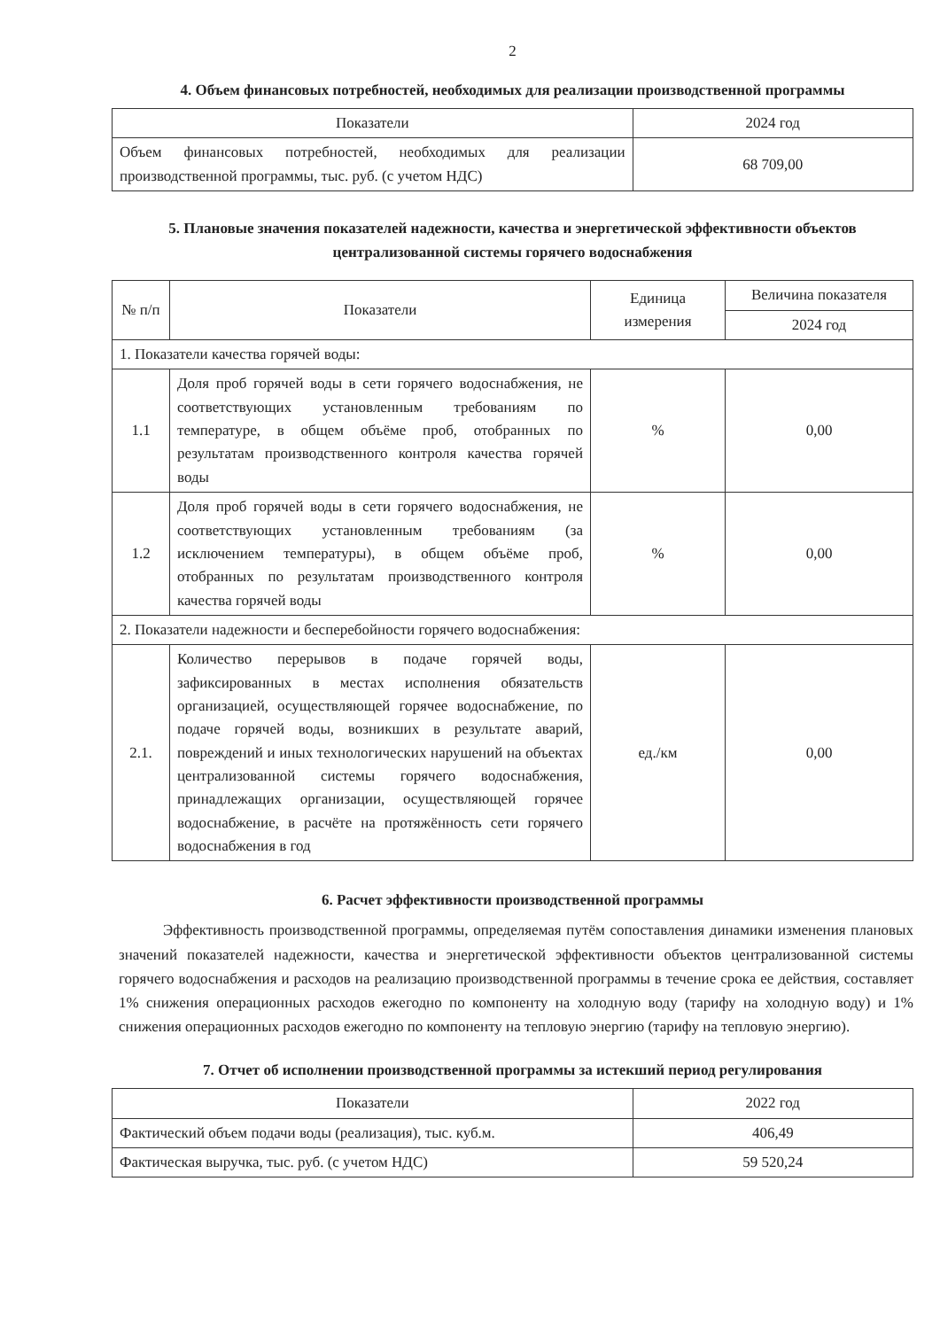2
4. Объем финансовых потребностей, необходимых для реализации производственной программы
| Показатели | 2024 год |
| --- | --- |
| Объем финансовых потребностей, необходимых для реализации производственной программы, тыс. руб. (с учетом НДС) | 68 709,00 |
5. Плановые значения показателей надежности, качества и энергетической эффективности объектов централизованной системы горячего водоснабжения
| № п/п | Показатели | Единица измерения | Величина показателя |
| --- | --- | --- | --- |
| | | | 2024 год |
| 1. Показатели качества горячей воды: | | | |
| 1.1 | Доля проб горячей воды в сети горячего водоснабжения, не соответствующих установленным требованиям по температуре, в общем объёме проб, отобранных по результатам производственного контроля качества горячей воды | % | 0,00 |
| 1.2 | Доля проб горячей воды в сети горячего водоснабжения, не соответствующих установленным требованиям (за исключением температуры), в общем объёме проб, отобранных по результатам производственного контроля качества горячей воды | % | 0,00 |
| 2. Показатели надежности и бесперебойности горячего водоснабжения: | | | |
| 2.1. | Количество перерывов в подаче горячей воды, зафиксированных в местах исполнения обязательств организацией, осуществляющей горячее водоснабжение, по подаче горячей воды, возникших в результате аварий, повреждений и иных технологических нарушений на объектах централизованной системы горячего водоснабжения, принадлежащих организации, осуществляющей горячее водоснабжение, в расчёте на протяжённость сети горячего водоснабжения в год | ед./км | 0,00 |
6. Расчет эффективности производственной программы
Эффективность производственной программы, определяемая путём сопоставления динамики изменения плановых значений показателей надежности, качества и энергетической эффективности объектов централизованной системы горячего водоснабжения и расходов на реализацию производственной программы в течение срока ее действия, составляет 1% снижения операционных расходов ежегодно по компоненту на холодную воду (тарифу на холодную воду) и 1% снижения операционных расходов ежегодно по компоненту на тепловую энергию (тарифу на тепловую энергию).
7. Отчет об исполнении производственной программы за истекший период регулирования
| Показатели | 2022 год |
| --- | --- |
| Фактический объем подачи воды (реализация), тыс. куб.м. | 406,49 |
| Фактическая выручка, тыс. руб. (с учетом НДС) | 59 520,24 |